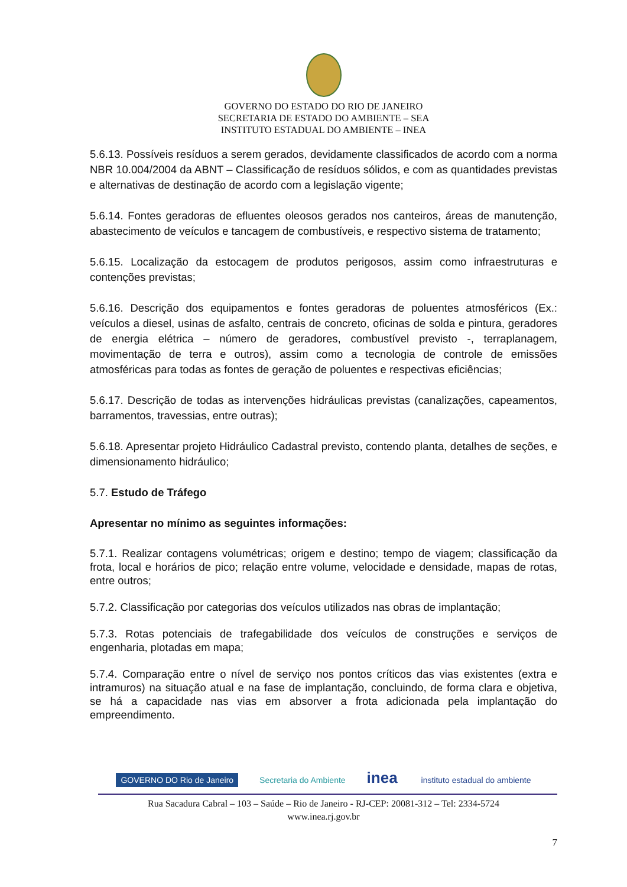GOVERNO DO ESTADO DO RIO DE JANEIRO
SECRETARIA DE ESTADO DO AMBIENTE – SEA
INSTITUTO ESTADUAL DO AMBIENTE – INEA
5.6.13. Possíveis resíduos a serem gerados, devidamente classificados de acordo com a norma NBR 10.004/2004 da ABNT – Classificação de resíduos sólidos, e com as quantidades previstas e alternativas de destinação de acordo com a legislação vigente;
5.6.14. Fontes geradoras de efluentes oleosos gerados nos canteiros, áreas de manutenção, abastecimento de veículos e tancagem de combustíveis, e respectivo sistema de tratamento;
5.6.15. Localização da estocagem de produtos perigosos, assim como infraestruturas e contenções previstas;
5.6.16. Descrição dos equipamentos e fontes geradoras de poluentes atmosféricos (Ex.: veículos a diesel, usinas de asfalto, centrais de concreto, oficinas de solda e pintura, geradores de energia elétrica – número de geradores, combustível previsto -, terraplanagem, movimentação de terra e outros), assim como a tecnologia de controle de emissões atmosféricas para todas as fontes de geração de poluentes e respectivas eficiências;
5.6.17. Descrição de todas as intervenções hidráulicas previstas (canalizações, capeamentos, barramentos, travessias, entre outras);
5.6.18. Apresentar projeto Hidráulico Cadastral previsto, contendo planta, detalhes de seções, e dimensionamento hidráulico;
5.7. Estudo de Tráfego
Apresentar no mínimo as seguintes informações:
5.7.1. Realizar contagens volumétricas; origem e destino; tempo de viagem; classificação da frota, local e horários de pico; relação entre volume, velocidade e densidade, mapas de rotas, entre outros;
5.7.2. Classificação por categorias dos veículos utilizados nas obras de implantação;
5.7.3. Rotas potenciais de trafegabilidade dos veículos de construções e serviços de engenharia, plotadas em mapa;
5.7.4. Comparação entre o nível de serviço nos pontos críticos das vias existentes (extra e intramuros) na situação atual e na fase de implantação, concluindo, de forma clara e objetiva, se há a capacidade nas vias em absorver a frota adicionada pela implantação do empreendimento.
GOVERNO DO Rio de Janeiro Secretaria do Ambiente inea instituto estadual do ambiente
Rua Sacadura Cabral – 103 – Saúde – Rio de Janeiro - RJ-CEP: 20081-312 – Tel: 2334-5724
www.inea.rj.gov.br
7